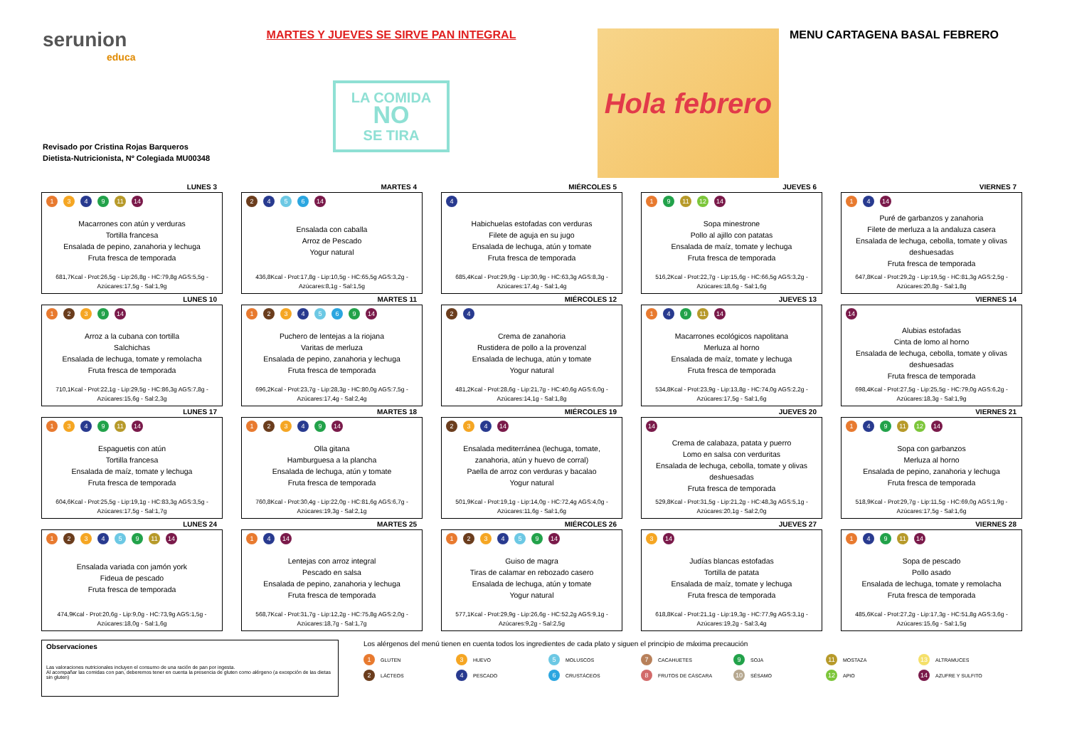serunion
educa
Revisado por Cristina Rojas Barqueros
Dietista-Nutricionista, Nº Colegiada MU00348
MARTES Y JUEVES SE SIRVE PAN INTEGRAL
LA COMIDA
NO
SE TIRA
Hola febrero
MENU CARTAGENA BASAL FEBRERO
LUNES 3
1 3 4 9 11 14
Macarrones con atún y verduras
Tortilla francesa
Ensalada de pepino, zanahoria y lechuga
Fruta fresca de temporada
681,7Kcal - Prot:26,5g - Lip:26,8g - HC:79,8g AGS:5,5g - Azúcares:17,5g - Sal:1,9g
MARTES 4
2 4 5 6 14
Ensalada con caballa
Arroz de Pescado
Yogur natural
436,8Kcal - Prot:17,8g - Lip:10,5g - HC:65,5g AGS:3,2g - Azúcares:8,1g - Sal:1,5g
MIÉRCOLES 5
4
Habichuelas estofadas con verduras
Filete de aguja en su jugo
Ensalada de lechuga, atún y tomate
Fruta fresca de temporada
685,4Kcal - Prot:29,9g - Lip:30,9g - HC:63,3g AGS:8,3g - Azúcares:17,4g - Sal:1,4g
JUEVES 6
1 9 11 12 14
Sopa minestrone
Pollo al ajillo con patatas
Ensalada de maíz, tomate y lechuga
Fruta fresca de temporada
516,2Kcal - Prot:22,7g - Lip:15,6g - HC:66,5g AGS:3,2g - Azúcares:18,6g - Sal:1,6g
VIERNES 7
1 4 14
Puré de garbanzos y zanahoria
Filete de merluza a la andaluza casera
Ensalada de lechuga, cebolla, tomate y olivas deshuesadas
Fruta fresca de temporada
647,8Kcal - Prot:29,2g - Lip:19,5g - HC:81,3g AGS:2,5g - Azúcares:20,8g - Sal:1,8g
LUNES 10
1 2 3 9 14
Arroz a la cubana con tortilla
Salchichas
Ensalada de lechuga, tomate y remolacha
Fruta fresca de temporada
710,1Kcal - Prot:22,1g - Lip:29,5g - HC:86,3g AGS:7,8g - Azúcares:15,6g - Sal:2,3g
MARTES 11
1 2 3 4 5 6 9 14
Puchero de lentejas a la riojana
Varitas de merluza
Ensalada de pepino, zanahoria y lechuga
Fruta fresca de temporada
696,2Kcal - Prot:23,7g - Lip:28,3g - HC:80,0g AGS:7,5g - Azúcares:17,4g - Sal:2,4g
MIÉRCOLES 12
2 4
Crema de zanahoria
Rustidera de pollo a la provenzal
Ensalada de lechuga, atún y tomate
Yogur natural
481,2Kcal - Prot:28,6g - Lip:21,7g - HC:40,6g AGS:6,0g - Azúcares:14,1g - Sal:1,8g
JUEVES 13
1 4 9 11 14
Macarrones ecológicos napolitana
Merluza al horno
Ensalada de maíz, tomate y lechuga
Fruta fresca de temporada
534,8Kcal - Prot:23,9g - Lip:13,8g - HC:74,0g AGS:2,2g - Azúcares:17,5g - Sal:1,6g
VIERNES 14
14
Alubias estofadas
Cinta de lomo al horno
Ensalada de lechuga, cebolla, tomate y olivas deshuesadas
Fruta fresca de temporada
698,4Kcal - Prot:27,5g - Lip:25,5g - HC:79,0g AGS:6,2g - Azúcares:18,3g - Sal:1,9g
LUNES 17
1 3 4 9 11 14
Espaguetis con atún
Tortilla francesa
Ensalada de maíz, tomate y lechuga
Fruta fresca de temporada
604,6Kcal - Prot:25,5g - Lip:19,1g - HC:83,3g AGS:3,5g - Azúcares:17,5g - Sal:1,7g
MARTES 18
1 2 3 4 9 14
Olla gitana
Hamburguesa a la plancha
Ensalada de lechuga, atún y tomate
Fruta fresca de temporada
760,8Kcal - Prot:30,4g - Lip:22,0g - HC:81,6g AGS:6,7g - Azúcares:19,3g - Sal:2,1g
MIÉRCOLES 19
2 3 4 14
Ensalada mediterránea (lechuga, tomate, zanahoria, atún y huevo de corral)
Paella de arroz con verduras y bacalao
Yogur natural
501,9Kcal - Prot:19,1g - Lip:14,0g - HC:72,4g AGS:4,0g - Azúcares:11,6g - Sal:1,6g
JUEVES 20
14
Crema de calabaza, patata y puerro
Lomo en salsa con verduritas
Ensalada de lechuga, cebolla, tomate y olivas deshuesadas
Fruta fresca de temporada
529,8Kcal - Prot:31,5g - Lip:21,2g - HC:48,3g AGS:5,1g - Azúcares:20,1g - Sal:2,0g
VIERNES 21
1 4 9 11 12 14
Sopa con garbanzos
Merluza al horno
Ensalada de pepino, zanahoria y lechuga
Fruta fresca de temporada
518,9Kcal - Prot:29,7g - Lip:11,5g - HC:69,0g AGS:1,9g - Azúcares:17,5g - Sal:1,6g
LUNES 24
1 2 3 4 5 9 11 14
Ensalada variada con jamón york
Fideua de pescado
Fruta fresca de temporada
474,9Kcal - Prot:20,6g - Lip:9,0g - HC:73,9g AGS:1,5g - Azúcares:18,0g - Sal:1,6g
MARTES 25
1 4 14
Lentejas con arroz integral
Pescado en salsa
Ensalada de pepino, zanahoria y lechuga
Fruta fresca de temporada
568,7Kcal - Prot:31,7g - Lip:12,2g - HC:75,8g AGS:2,0g - Azúcares:18,7g - Sal:1,7g
MIÉRCOLES 26
1 2 3 4 5 9 14
Guiso de magra
Tiras de calamar en rebozado casero
Ensalada de lechuga, atún y tomate
Yogur natural
577,1Kcal - Prot:29,9g - Lip:26,6g - HC:52,2g AGS:9,1g - Azúcares:9,2g - Sal:2,5g
JUEVES 27
3 14
Judías blancas estofadas
Tortilla de patata
Ensalada de maíz, tomate y lechuga
Fruta fresca de temporada
618,8Kcal - Prot:21,1g - Lip:19,3g - HC:77,9g AGS:3,1g - Azúcares:19,2g - Sal:3,4g
VIERNES 28
1 4 9 11 14
Sopa de pescado
Pollo asado
Ensalada de lechuga, tomate y remolacha
Fruta fresca de temporada
485,6Kcal - Prot:27,2g - Lip:17,3g - HC:51,8g AGS:3,6g - Azúcares:15,6g - Sal:1,5g
Observaciones
Las valoraciones nutricionales incluyen el consumo de una ración de pan por ingesta.
Al acompañar las comidas con pan, deberemos tener en cuenta la presencia de gluten como alérgeno (a excepción de las dietas sin gluten)
Los alérgenos del menú tienen en cuenta todos los ingredientes de cada plato y siguen el principio de máxima precaución
1 GLUTEN
3 HUEVO
5 MOLUSCOS
7 CACAHUETES
9 SOJA
11 MOSTAZA
13 ALTRAMUCES
2 LÁCTEOS
4 PESCADO
6 CRUSTÁCEOS
8 FRUTOS DE CÁSCARA
10 SÉSAMO
12 APIO
14 AZUFRE Y SULFITO